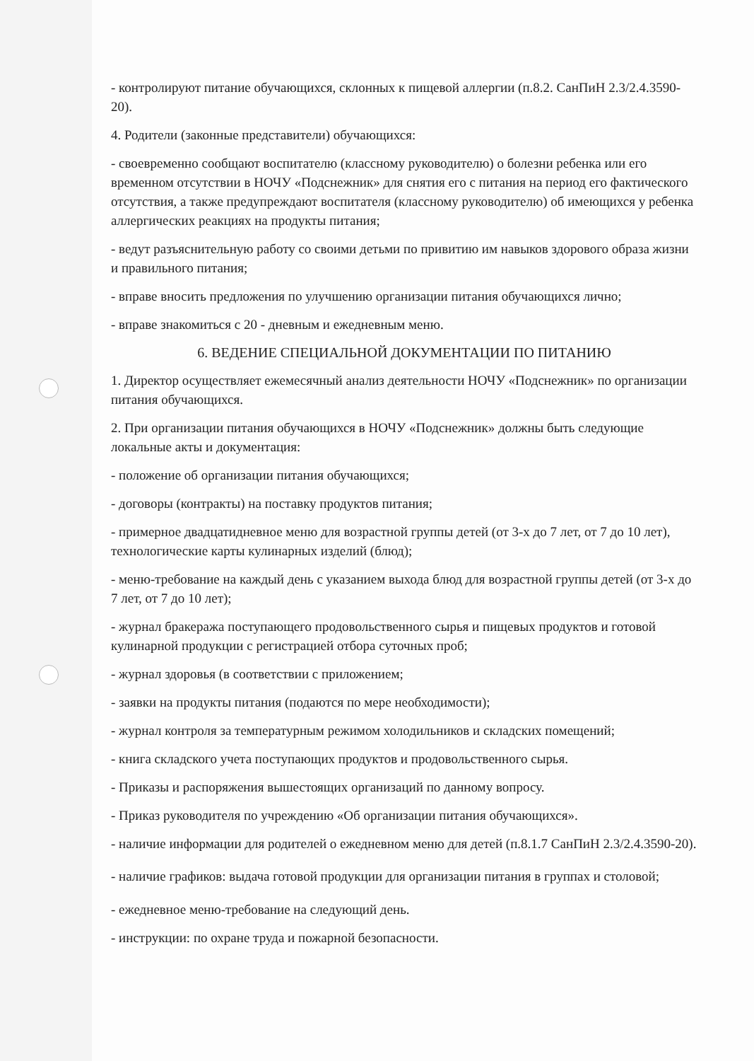- контролируют питание обучающихся, склонных к пищевой аллергии (п.8.2. СанПиН 2.3/2.4.3590-20).
4. Родители (законные представители) обучающихся:
- своевременно сообщают воспитателю (классному руководителю) о болезни ребенка или его временном отсутствии в НОЧУ «Подснежник» для снятия его с питания на период его фактического отсутствия, а также предупреждают воспитателя (классному руководителю) об имеющихся у ребенка аллергических реакциях на продукты питания;
- ведут разъяснительную работу со своими детьми по привитию им навыков здорового образа жизни и правильного питания;
- вправе вносить предложения по улучшению организации питания обучающихся лично;
- вправе знакомиться с 20 - дневным и ежедневным меню.
6. ВЕДЕНИЕ СПЕЦИАЛЬНОЙ ДОКУМЕНТАЦИИ ПО ПИТАНИЮ
1. Директор осуществляет ежемесячный анализ деятельности НОЧУ «Подснежник» по организации питания обучающихся.
2. При организации питания обучающихся в НОЧУ «Подснежник» должны быть следующие локальные акты и документация:
- положение об организации питания обучающихся;
- договоры (контракты) на поставку продуктов питания;
- примерное двадцатидневное меню для возрастной группы детей (от 3-х до 7 лет, от 7 до 10 лет), технологические карты кулинарных изделий (блюд);
- меню-требование на каждый день с указанием выхода блюд для возрастной группы детей (от 3-х до 7 лет, от 7 до 10 лет);
- журнал бракеража поступающего продовольственного сырья и пищевых продуктов и готовой кулинарной продукции с регистрацией отбора суточных проб;
- журнал здоровья (в соответствии с приложением;
- заявки на продукты питания (подаются по мере необходимости);
- журнал контроля за температурным режимом холодильников и складских помещений;
- книга складского учета поступающих продуктов и продовольственного сырья.
- Приказы и распоряжения вышестоящих организаций по данному вопросу.
- Приказ руководителя по учреждению «Об организации питания обучающихся».
- наличие информации для родителей о ежедневном меню для детей (п.8.1.7 СанПиН 2.3/2.4.3590-20).
- наличие графиков: выдача готовой продукции для организации питания в группах и столовой;
- ежедневное меню-требование на следующий день.
- инструкции: по охране труда и пожарной безопасности.